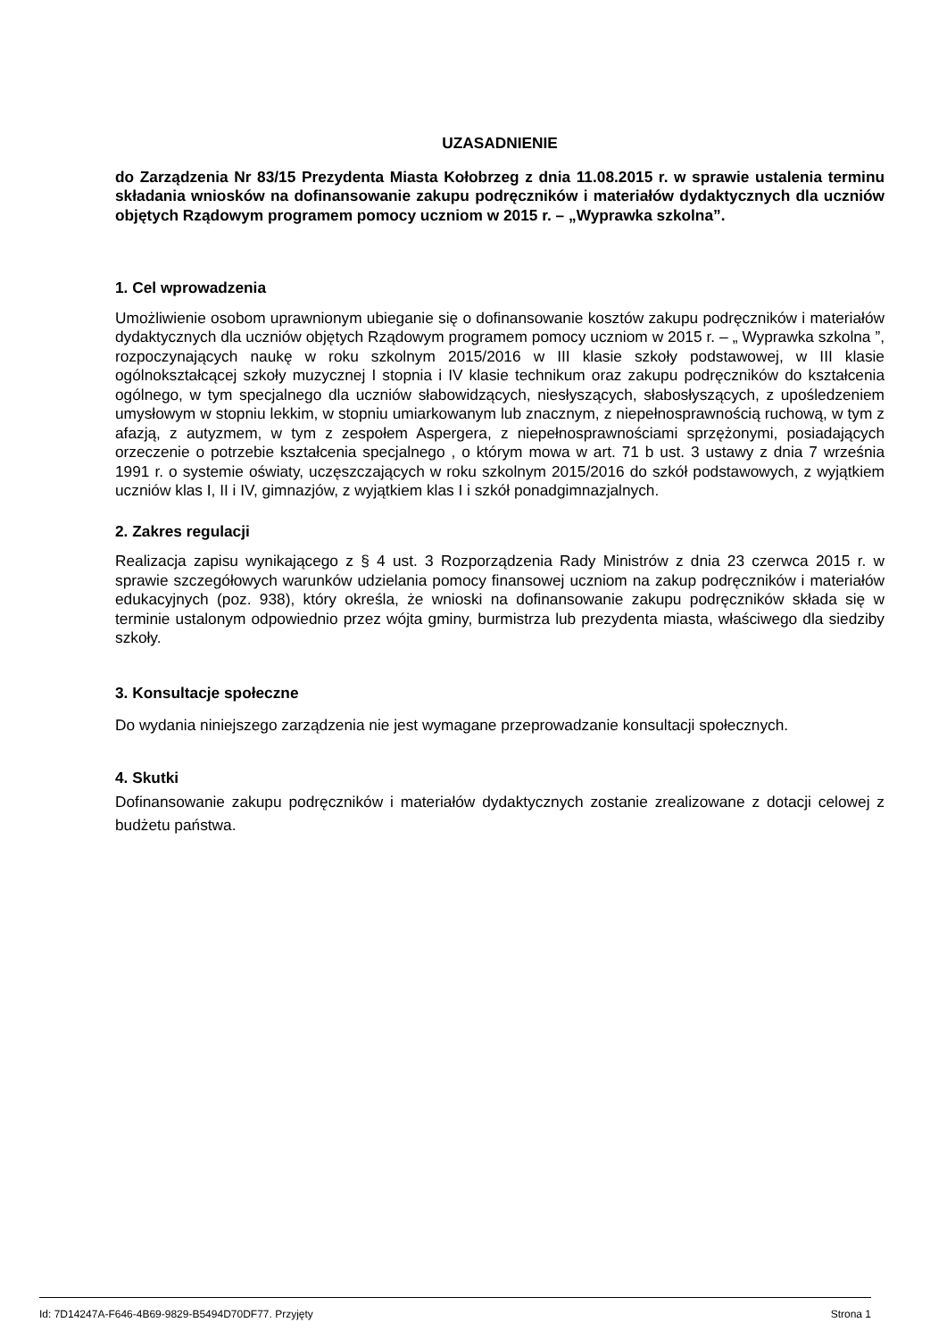UZASADNIENIE
do Zarządzenia Nr 83/15 Prezydenta Miasta Kołobrzeg z dnia 11.08.2015 r. w sprawie ustalenia terminu składania wniosków na dofinansowanie zakupu podręczników i materiałów dydaktycznych dla uczniów objętych Rządowym programem pomocy uczniom w 2015 r. – „Wyprawka szkolna”.
1. Cel wprowadzenia
Umożliwienie osobom uprawnionym ubieganie się o dofinansowanie kosztów zakupu podręczników i materiałów dydaktycznych dla uczniów objętych Rządowym programem pomocy uczniom w 2015 r. – „ Wyprawka szkolna ”, rozpoczynających naukę w roku szkolnym 2015/2016 w III klasie szkoły podstawowej, w III klasie ogólnokształcącej szkoły muzycznej I stopnia i IV klasie technikum oraz zakupu podręczników do kształcenia ogólnego, w tym specjalnego dla uczniów słabowidzących, niesłyszących, słabosłyszących, z upośledzeniem umysłowym w stopniu lekkim, w stopniu umiarkowanym lub znacznym, z niepełnosprawnością ruchową, w tym z afazją, z autyzmem, w tym z zespołem Aspergera, z niepełnosprawnościami sprzężonymi, posiadających orzeczenie o potrzebie kształcenia specjalnego , o którym mowa w art. 71 b ust. 3 ustawy z dnia 7 września 1991 r. o systemie oświaty, uczęszczających w roku szkolnym 2015/2016 do szkół podstawowych, z wyjątkiem uczniów klas I, II i IV, gimnazjów, z wyjątkiem klas I i szkół ponadgimnazjalnych.
2. Zakres regulacji
Realizacja zapisu wynikającego z § 4 ust. 3 Rozporządzenia Rady Ministrów z dnia 23 czerwca 2015 r. w sprawie szczegółowych warunków udzielania pomocy finansowej uczniom na zakup podręczników i materiałów edukacyjnych (poz. 938), który określa, że wnioski na dofinansowanie zakupu podręczników składa się w terminie ustalonym odpowiednio przez wójta gminy, burmistrza lub prezydenta miasta, właściwego dla siedziby szkoły.
3. Konsultacje społeczne
Do wydania niniejszego zarządzenia nie jest wymagane przeprowadzanie konsultacji społecznych.
4. Skutki
Dofinansowanie zakupu podręczników i materiałów dydaktycznych zostanie zrealizowane z dotacji celowej z budżetu państwa.
Id: 7D14247A-F646-4B69-9829-B5494D70DF77. Przyjęty Strona 1